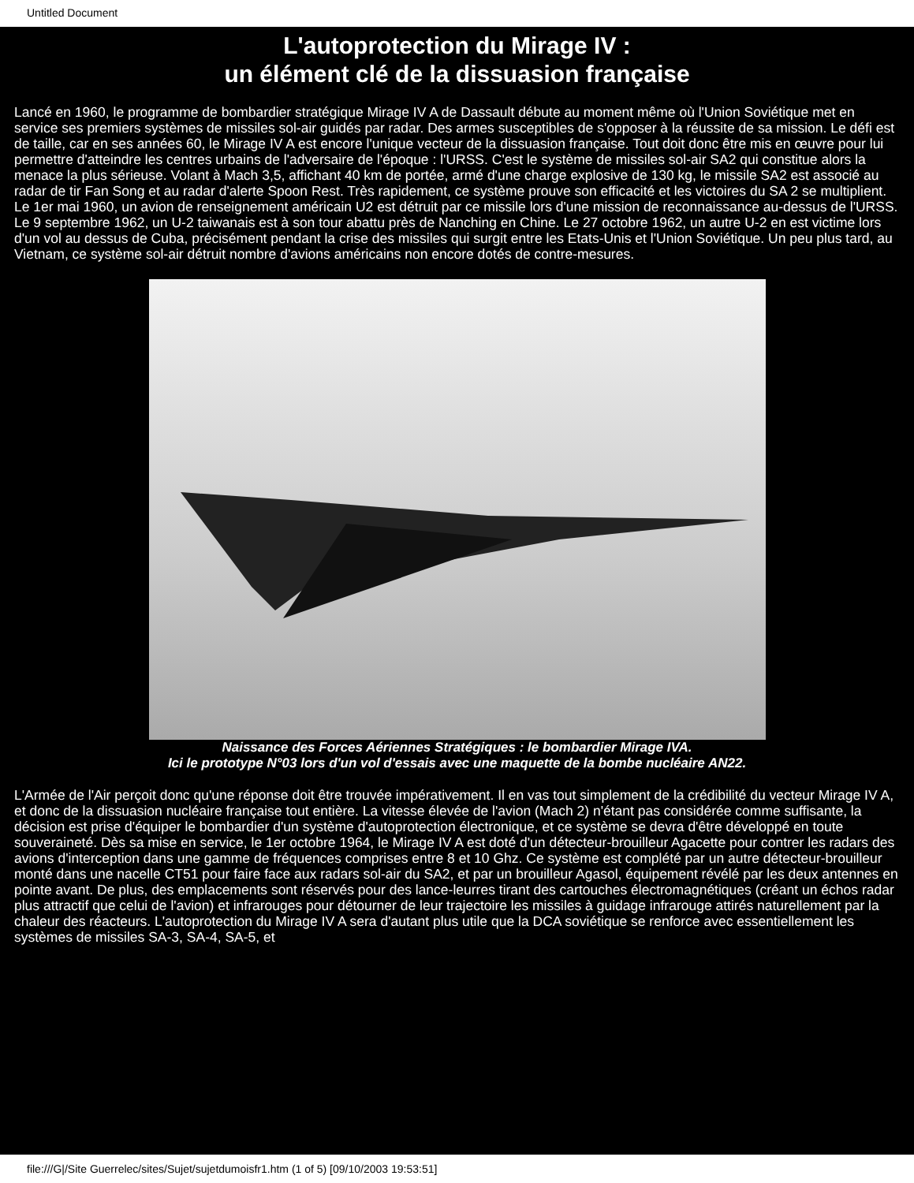Untitled Document
L'autoprotection du Mirage IV :
un élément clé de la dissuasion française
Lancé en 1960, le programme de bombardier stratégique Mirage IV A de Dassault débute au moment même où l'Union Soviétique met en service ses premiers systèmes de missiles sol-air guidés par radar. Des armes susceptibles de s'opposer à la réussite de sa mission. Le défi est de taille, car en ses années 60, le Mirage IV A est encore l'unique vecteur de la dissuasion française. Tout doit donc être mis en œuvre pour lui permettre d'atteindre les centres urbains de l'adversaire de l'époque : l'URSS. C'est le système de missiles sol-air SA2 qui constitue alors la menace la plus sérieuse. Volant à Mach 3,5, affichant 40 km de portée, armé d'une charge explosive de 130 kg, le missile SA2 est associé au radar de tir Fan Song et au radar d'alerte Spoon Rest. Très rapidement, ce système prouve son efficacité et les victoires du SA 2 se multiplient. Le 1er mai 1960, un avion de renseignement américain U2 est détruit par ce missile lors d'une mission de reconnaissance au-dessus de l'URSS. Le 9 septembre 1962, un U-2 taiwanais est à son tour abattu près de Nanching en Chine. Le 27 octobre 1962, un autre U-2 en est victime lors d'un vol au dessus de Cuba, précisément pendant la crise des missiles qui surgit entre les Etats-Unis et l'Union Soviétique. Un peu plus tard, au Vietnam, ce système sol-air détruit nombre d'avions américains non encore dotés de contre-mesures.
Naissance des Forces Aériennes Stratégiques : le bombardier Mirage IVA.
Ici le prototype N°03 lors d'un vol d'essais avec une maquette de la bombe nucléaire AN22.
L'Armée de l'Air perçoit donc qu'une réponse doit être trouvée impérativement. Il en vas tout simplement de la crédibilité du vecteur Mirage IV A, et donc de la dissuasion nucléaire française tout entière. La vitesse élevée de l'avion (Mach 2) n'étant pas considérée comme suffisante, la décision est prise d'équiper le bombardier d'un système d'autoprotection électronique, et ce système se devra d'être développé en toute souveraineté. Dès sa mise en service, le 1er octobre 1964, le Mirage IV A est doté d'un détecteur-brouilleur Agacette pour contrer les radars des avions d'interception dans une gamme de fréquences comprises entre 8 et 10 Ghz. Ce système est complété par un autre détecteur-brouilleur monté dans une nacelle CT51 pour faire face aux radars sol-air du SA2, et par un brouilleur Agasol, équipement révélé par les deux antennes en pointe avant. De plus, des emplacements sont réservés pour des lance-leurres tirant des cartouches électromagnétiques (créant un échos radar plus attractif que celui de l'avion) et infrarouges pour détourner de leur trajectoire les missiles à guidage infrarouge attirés naturellement par la chaleur des réacteurs. L'autoprotection du Mirage IV A sera d'autant plus utile que la DCA soviétique se renforce avec essentiellement les systèmes de missiles SA-3, SA-4, SA-5, et
file:///G|/Site Guerrelec/sites/Sujet/sujetdumoisfr1.htm (1 of 5) [09/10/2003 19:53:51]